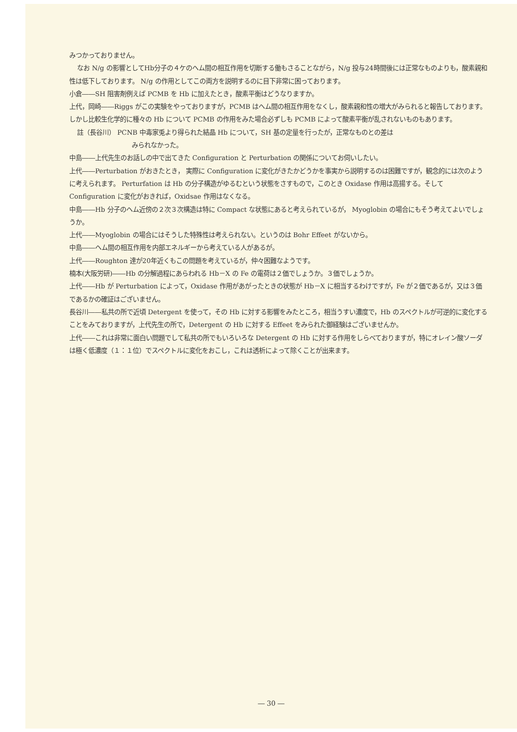みつかっておりません。
なお N/g の影響としてHb分子の４ケのヘム間の相互作用を切断する働もさることながら，N/g 投与24時間後には正常なものよりも，酸素親和性は低下しております。 N/g の作用としてこの両方を説明するのに目下非常に困っております。
小倉――SH 阻害剤例えば PCMB を Hb に加えたとき，酸素平衡はどうなりますか。
上代，岡崎――Riggs がこの実験をやっておりますが，PCMB はヘム間の相互作用をなくし，酸素親和性の増大がみられると報告しております。しかし比較生化学的に種々の Hb について PCMB の作用をみた場合必ずしも PCMB によって酸素平衡が乱されないものもあります。
註（長谷川） PCNB 中毒家兎より得られた結晶 Hb について，SH 基の定量を行ったが，正常なものとの差は
みられなかった。
中島――上代先生のお話しの中で出てきた Configuration と Perturbation の関係についてお伺いしたい。
上代――Perturbation がおきたとき， 実際に Configuration に変化がきたかどうかを事実から説明するのは困難ですが，観念的には次のように考えられます。 Perturfation は Hb の分子構造がゆるむという状態をさすもので，このとき Oxidase 作用は高揚する。そして Configuration に変化がおきれば，Oxidsae 作用はなくなる。
中島――Hb 分子のヘム近傍の２次３次構造は特に Compact な状態にあると考えられているが， Myoglobin の場合にもそう考えてよいでしょうか。
上代――Myoglobin の場合にはそうした特殊性は考えられない。というのは Bohr Effeet がないから。
中島――ヘム間の相互作用を内部エネルギーから考えている人があるが。
上代――Roughton 達が20年近くもこの問題を考えているが，仲々困難なようです。
楠本(大阪労研)――Hb の分解過程にあらわれる Hb－X の Fe の電荷は２価でしょうか。３価でしょうか。
上代――Hb が Perturbation によって，Oxidase 作用があがったときの状態が Hb－X に相当するわけですが，Fe が２価であるが，又は３価であるかの確証はございません。
長谷川――私共の所で近頃 Detergent を使って，その Hb に対する影響をみたところ，相当うすい濃度で，Hb のスペクトルが可逆的に変化することをみておりますが，上代先生の所で，Detergent の Hb に対する Effeet をみられた御経験はございませんか。
上代――これは非常に面白い問題でして私共の所でもいろいろな Detergent の Hb に対する作用をしらべておりますが，特にオレイン酸ソーダは極く低濃度（１：１位）でスペクトルに変化をおこし，これは透析によって除くことが出来ます。
― 30 ―